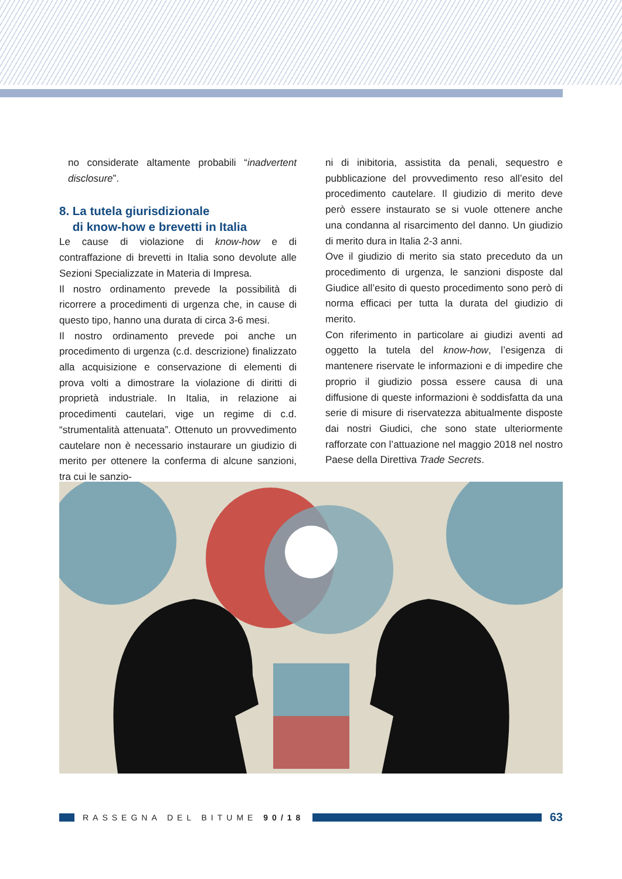no considerate altamente probabili “inadvertent disclosure”.
8. La tutela giurisdizionale
di know-how e brevetti in Italia
Le cause di violazione di know-how e di contraffazione di brevetti in Italia sono devolute alle Sezioni Specializzate in Materia di Impresa.
Il nostro ordinamento prevede la possibilità di ricorrere a procedimenti di urgenza che, in cause di questo tipo, hanno una durata di circa 3-6 mesi.
Il nostro ordinamento prevede poi anche un procedimento di urgenza (c.d. descrizione) finalizzato alla acquisizione e conservazione di elementi di prova volti a dimostrare la violazione di diritti di proprietà industriale. In Italia, in relazione ai procedimenti cautelari, vige un regime di c.d. “strumentalità attenuata”. Ottenuto un provvedimento cautelare non è necessario instaurare un giudizio di merito per ottenere la conferma di alcune sanzioni, tra cui le sanzio-
ni di inibitoria, assistita da penali, sequestro e pubblicazione del provvedimento reso all’esito del procedimento cautelare. Il giudizio di merito deve però essere instaurato se si vuole ottenere anche una condanna al risarcimento del danno. Un giudizio di merito dura in Italia 2-3 anni.
Ove il giudizio di merito sia stato preceduto da un procedimento di urgenza, le sanzioni disposte dal Giudice all’esito di questo procedimento sono però di norma efficaci per tutta la durata del giudizio di merito.
Con riferimento in particolare ai giudizi aventi ad oggetto la tutela del know-how, l’esigenza di mantenere riservate le informazioni e di impedire che proprio il giudizio possa essere causa di una diffusione di queste informazioni è soddisfatta da una serie di misure di riservatezza abitualmente disposte dai nostri Giudici, che sono state ulteriormente rafforzate con l’attuazione nel maggio 2018 nel nostro Paese della Direttiva Trade Secrets.
RASSEGNA DEL BITUME 90/18
63